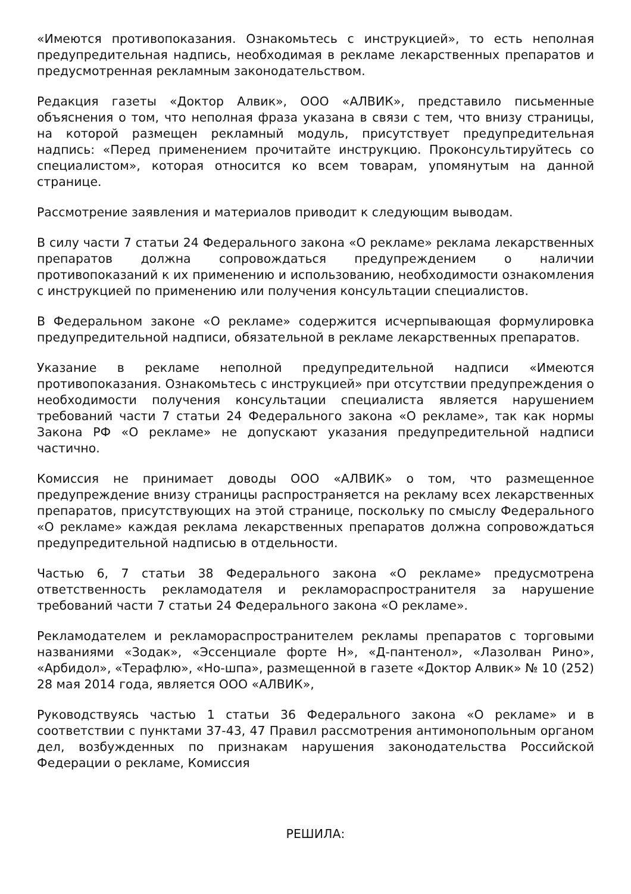«Имеются противопоказания. Ознакомьтесь с инструкцией», то есть неполная предупредительная надпись, необходимая в рекламе лекарственных препаратов и предусмотренная рекламным законодательством.
Редакция газеты «Доктор Алвик», ООО «АЛВИК», представило письменные объяснения о том, что неполная фраза указана в связи с тем, что внизу страницы, на которой размещен рекламный модуль, присутствует предупредительная надпись: «Перед применением прочитайте инструкцию. Проконсультируйтесь со специалистом», которая относится ко всем товарам, упомянутым на данной странице.
Рассмотрение заявления и материалов приводит к следующим выводам.
В силу части 7 статьи 24 Федерального закона «О рекламе» реклама лекарственных препаратов должна сопровождаться предупреждением о наличии противопоказаний к их применению и использованию, необходимости ознакомления с инструкцией по применению или получения консультации специалистов.
В Федеральном законе «О рекламе» содержится исчерпывающая формулировка предупредительной надписи, обязательной в рекламе лекарственных препаратов.
Указание в рекламе неполной предупредительной надписи «Имеются противопоказания. Ознакомьтесь с инструкцией» при отсутствии предупреждения о необходимости получения консультации специалиста является нарушением требований части 7 статьи 24 Федерального закона «О рекламе», так как нормы Закона РФ «О рекламе» не допускают указания предупредительной надписи частично.
Комиссия не принимает доводы ООО «АЛВИК» о том, что размещенное предупреждение внизу страницы распространяется на рекламу всех лекарственных препаратов, присутствующих на этой странице, поскольку по смыслу Федерального «О рекламе» каждая реклама лекарственных препаратов должна сопровождаться предупредительной надписью в отдельности.
Частью 6, 7 статьи 38 Федерального закона «О рекламе» предусмотрена ответственность рекламодателя и рекламораспространителя за нарушение требований части 7 статьи 24 Федерального закона «О рекламе».
Рекламодателем и рекламораспространителем рекламы препаратов с торговыми названиями «Зодак», «Эссенциале форте Н», «Д-пантенол», «Лазолван Рино», «Арбидол», «Терафлю», «Но-шпа», размещенной в газете «Доктор Алвик» № 10 (252) 28 мая 2014 года, является ООО «АЛВИК»,
Руководствуясь частью 1 статьи 36 Федерального закона «О рекламе» и в соответствии с пунктами 37-43, 47 Правил рассмотрения антимонопольным органом дел, возбужденных по признакам нарушения законодательства Российской Федерации о рекламе, Комиссия
РЕШИЛА: